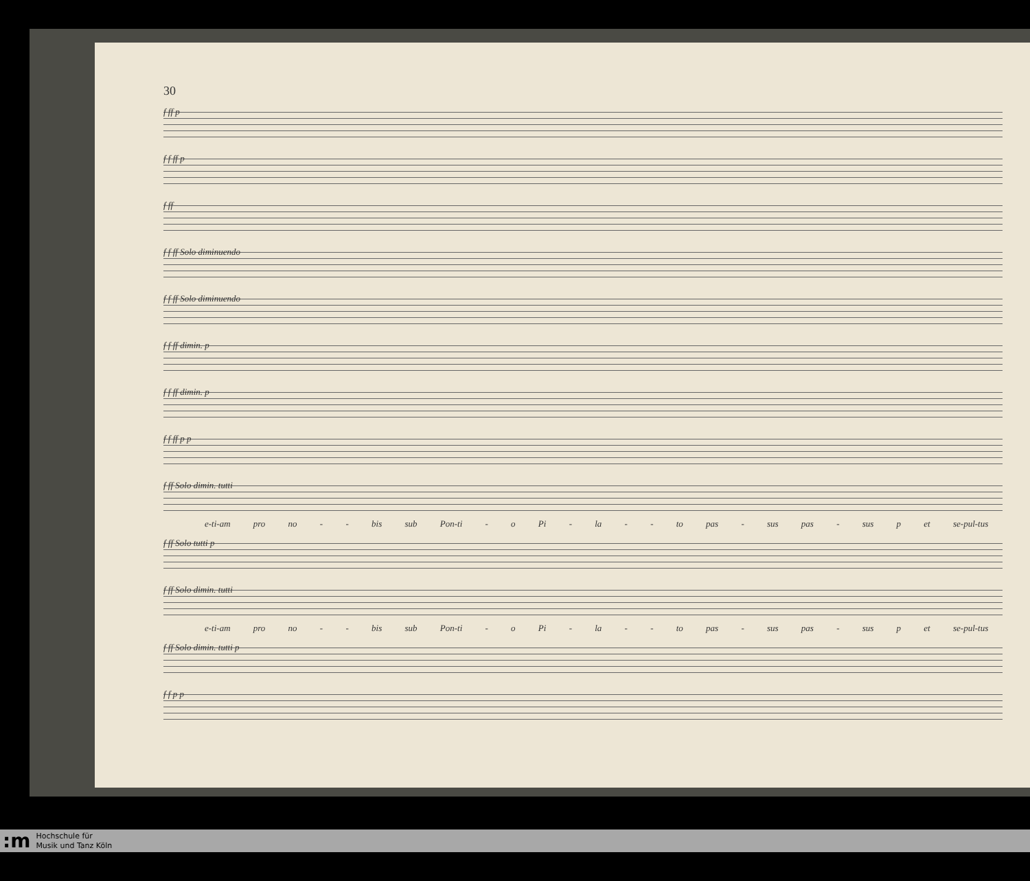30
f ff p
f f ff p
f ff
f f ff Solo diminuendo
f f ff Solo diminuendo
f f ff dimin. p
f f ff dimin. p
f f ff p p
f ff Solo dimin. tutti
e-ti-am pro no - - bis sub Pon-ti - o Pi - la - - to pas - sus pas - sus p et se-pul-tus
f ff Solo tutti p
f ff Solo dimin. tutti
e-ti-am pro no - - bis sub Pon-ti - o Pi - la - - to pas - sus pas - sus p et se-pul-tus
f ff Solo dimin. tutti p
f f p p
:m
Hochschule für
Musik und Tanz Köln